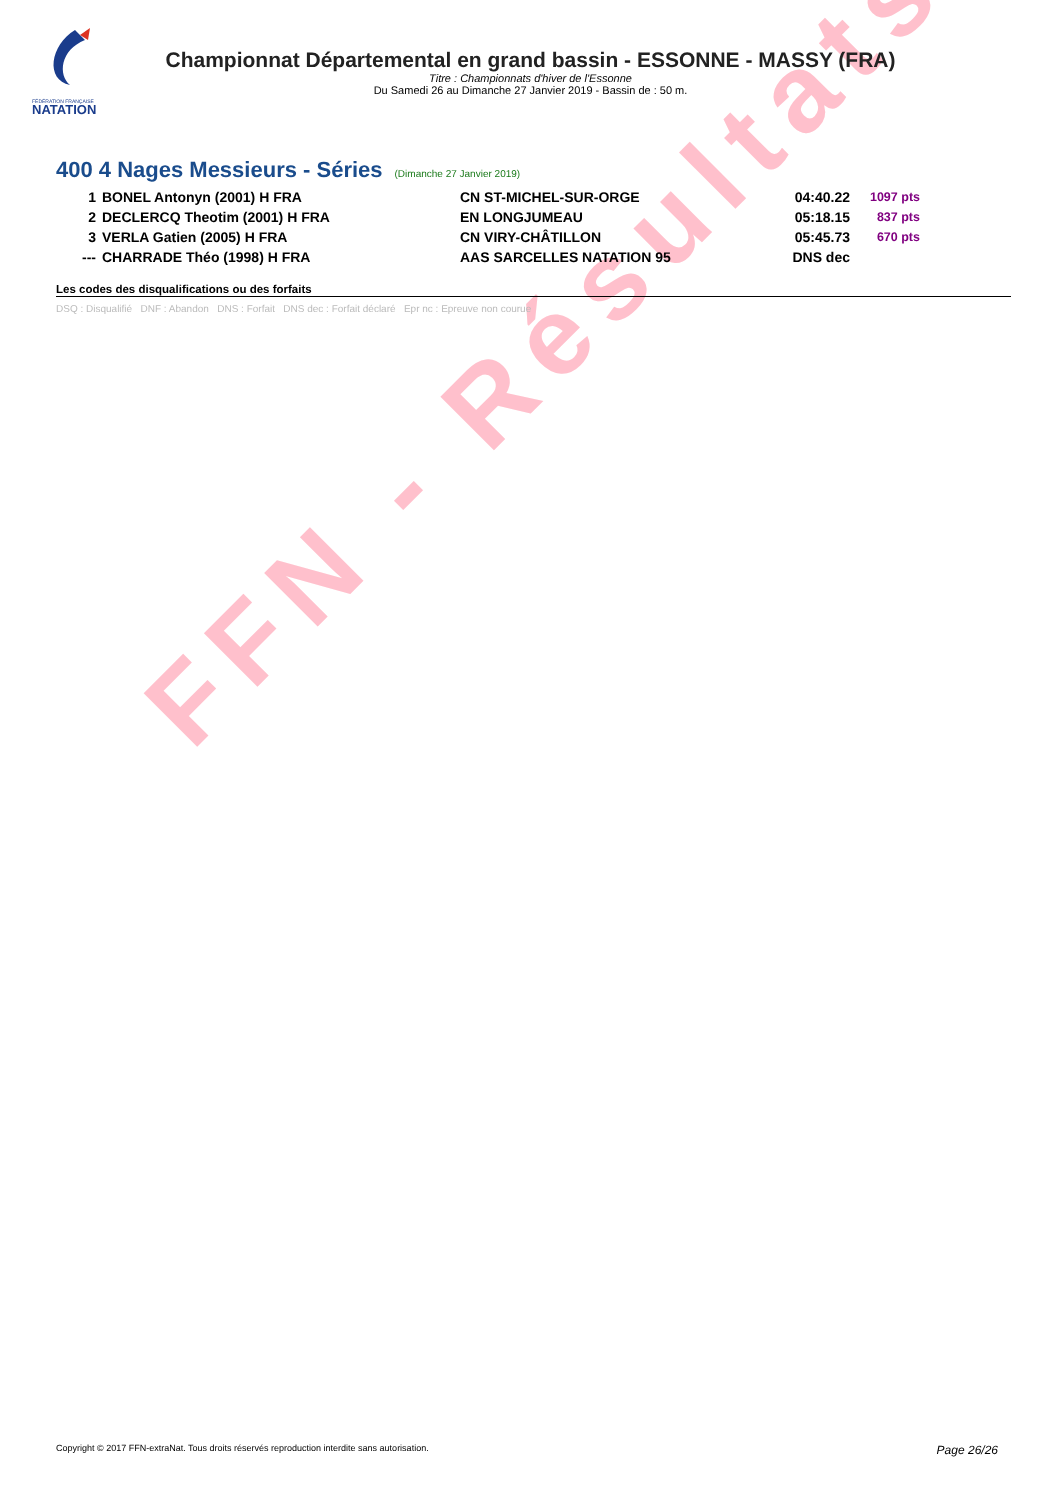FÉDÉRATION FRANÇAISE
NATATION
FFN - Résultats
Championnat Départemental en grand bassin - ESSONNE - MASSY (FRA)
Titre : Championnats d'hiver de l'Essonne
Du Samedi 26 au Dimanche 27 Janvier 2019 - Bassin de : 50 m.
400 4 Nages Messieurs - Séries
(Dimanche 27 Janvier 2019)
| 1 | BONEL Antonyn (2001) H FRA | CN ST-MICHEL-SUR-ORGE | 04:40.22 | 1097 pts |
| 2 | DECLERCQ Theotim (2001) H FRA | EN LONGJUMEAU | 05:18.15 | 837 pts |
| 3 | VERLA Gatien (2005) H FRA | CN VIRY-CHÂTILLON | 05:45.73 | 670 pts |
| --- | CHARRADE Théo (1998) H FRA | AAS SARCELLES NATATION 95 | DNS dec | |
Les codes des disqualifications ou des forfaits
DSQ : Disqualifié DNF : Abandon DNS : Forfait DNS dec : Forfait déclaré Epr nc : Epreuve non courue
Copyright © 2017 FFN-extraNat. Tous droits réservés reproduction interdite sans autorisation. Page 26/26